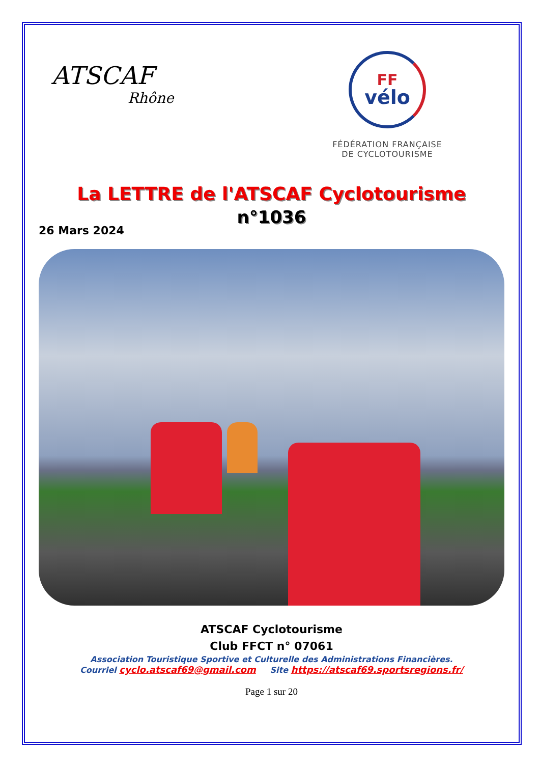ATSCAF
Rhône
FF
vélo
FÉDÉRATION FRANÇAISE
DE CYCLOTOURISME
La LETTRE de l'ATSCAF Cyclotourisme
n°1036
26 Mars 2024
ATSCAF Cyclotourisme
Club FFCT n° 07061
Association Touristique Sportive et Culturelle des Administrations Financières.
Courriel cyclo.atscaf69@gmail.com Site https://atscaf69.sportsregions.fr/
Page 1 sur 20